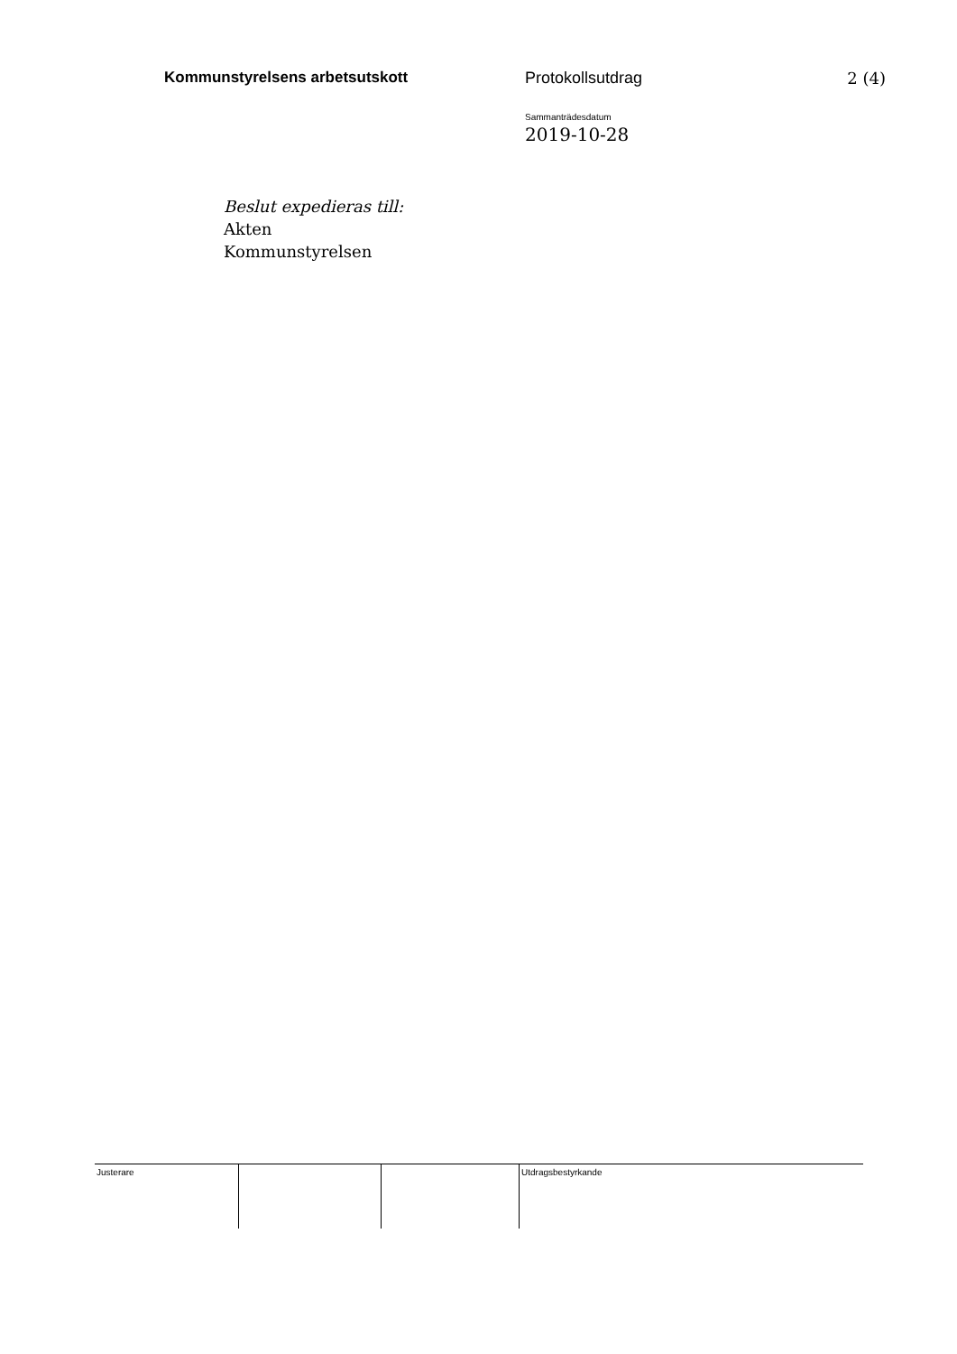Kommunstyrelsens arbetsutskott Protokollsutdrag 2 (4)
Sammanträdesdatum
2019-10-28
Beslut expedieras till:
Akten
Kommunstyrelsen
| Justerare | | | Utdragsbestyrkande |